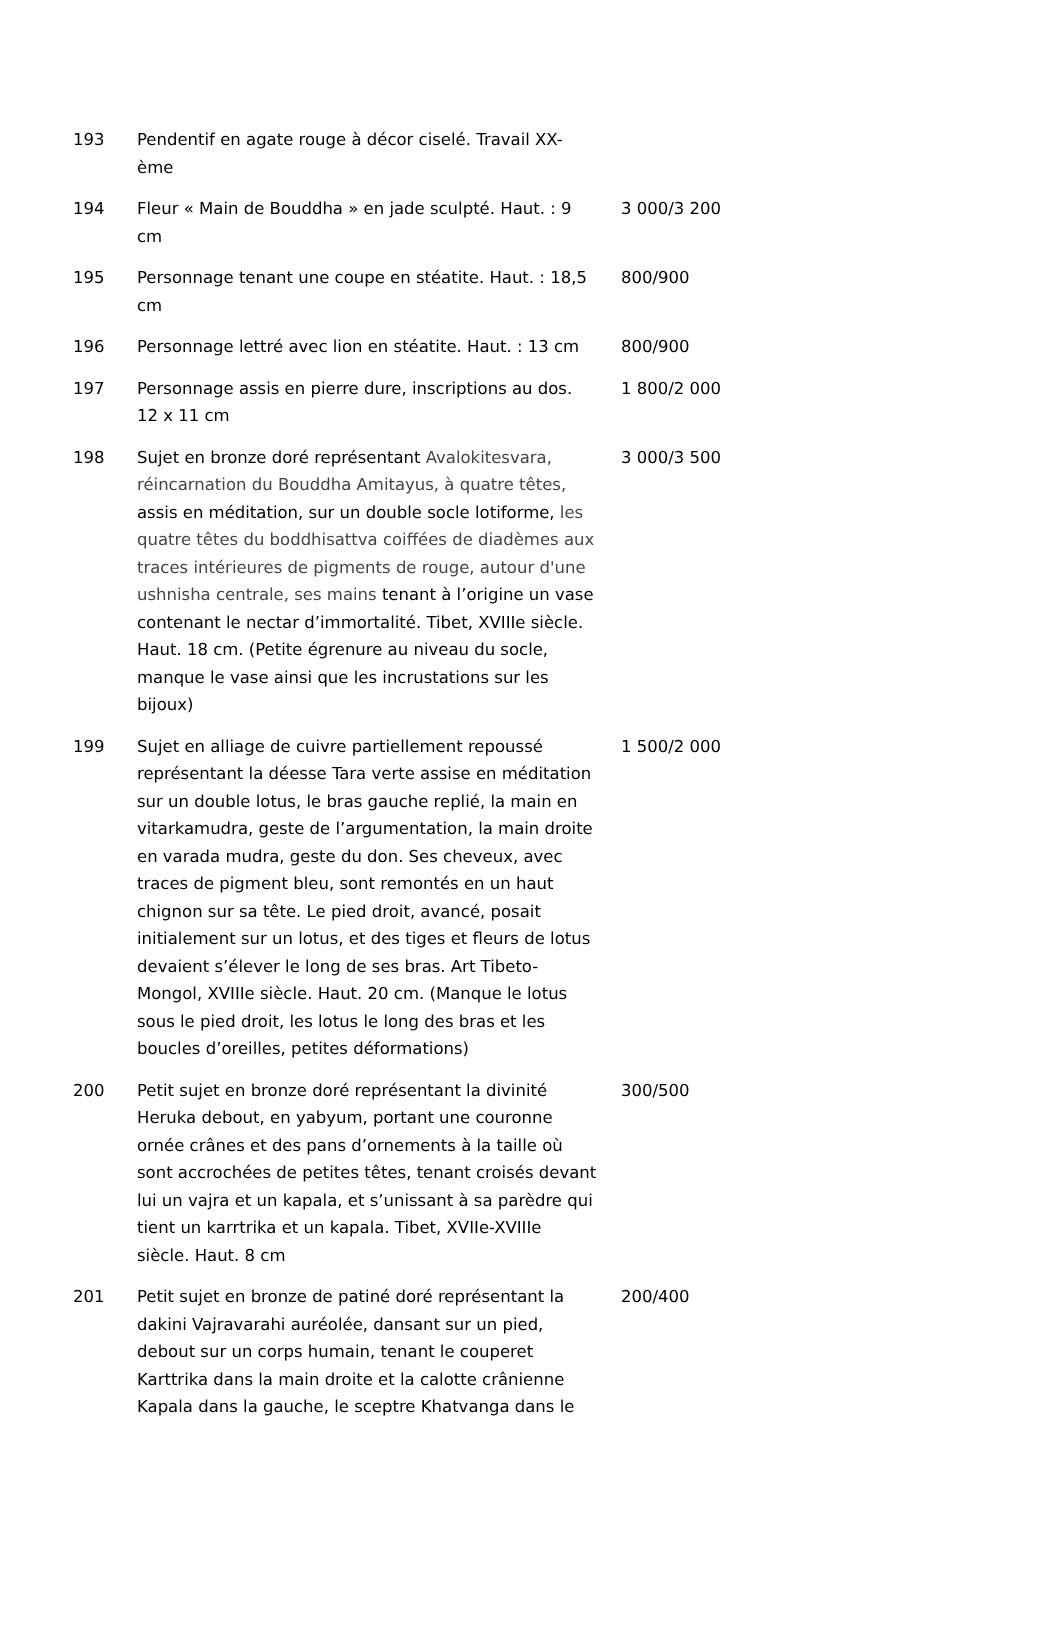| 193 | Pendentif en agate rouge à décor ciselé. Travail XX-ème | |
| 194 | Fleur « Main de Bouddha » en jade sculpté. Haut. : 9 cm | 3 000/3 200 |
| 195 | Personnage tenant une coupe en stéatite. Haut. : 18,5 cm | 800/900 |
| 196 | Personnage lettré avec lion en stéatite. Haut. : 13 cm | 800/900 |
| 197 | Personnage assis en pierre dure, inscriptions au dos. 12 x 11 cm | 1 800/2 000 |
| 198 | Sujet en bronze doré représentant Avalokitesvara, réincarnation du Bouddha Amitayus, à quatre têtes, assis en méditation, sur un double socle lotiforme, les quatre têtes du boddhisattva coiffées de diadèmes aux traces intérieures de pigments de rouge, autour d'une ushnisha centrale, ses mains tenant à l’origine un vase contenant le nectar d’immortalité. Tibet, XVIIIe siècle. Haut. 18 cm. (Petite égrenure au niveau du socle, manque le vase ainsi que les incrustations sur les bijoux) | 3 000/3 500 |
| 199 | Sujet en alliage de cuivre partiellement repoussé représentant la déesse Tara verte assise en méditation sur un double lotus, le bras gauche replié, la main en vitarkamudra, geste de l’argumentation, la main droite en varada mudra, geste du don. Ses cheveux, avec traces de pigment bleu, sont remontés en un haut chignon sur sa tête. Le pied droit, avancé, posait initialement sur un lotus, et des tiges et fleurs de lotus devaient s’élever le long de ses bras. Art Tibeto-Mongol, XVIIIe siècle. Haut. 20 cm. (Manque le lotus sous le pied droit, les lotus le long des bras et les boucles d’oreilles, petites déformations) | 1 500/2 000 |
| 200 | Petit sujet en bronze doré représentant la divinité Heruka debout, en yabyum, portant une couronne ornée crânes et des pans d’ornements à la taille où sont accrochées de petites têtes, tenant croisés devant lui un vajra et un kapala, et s’unissant à sa parèdre qui tient un karrtrika et un kapala. Tibet, XVIIe-XVIIIe siècle. Haut. 8 cm | 300/500 |
| 201 | Petit sujet en bronze de patiné doré représentant la dakini Vajravarahi auréolée, dansant sur un pied, debout sur un corps humain, tenant le couperet Karttrika dans la main droite et la calotte crânienne Kapala dans la gauche, le sceptre Khatvanga dans le | 200/400 |